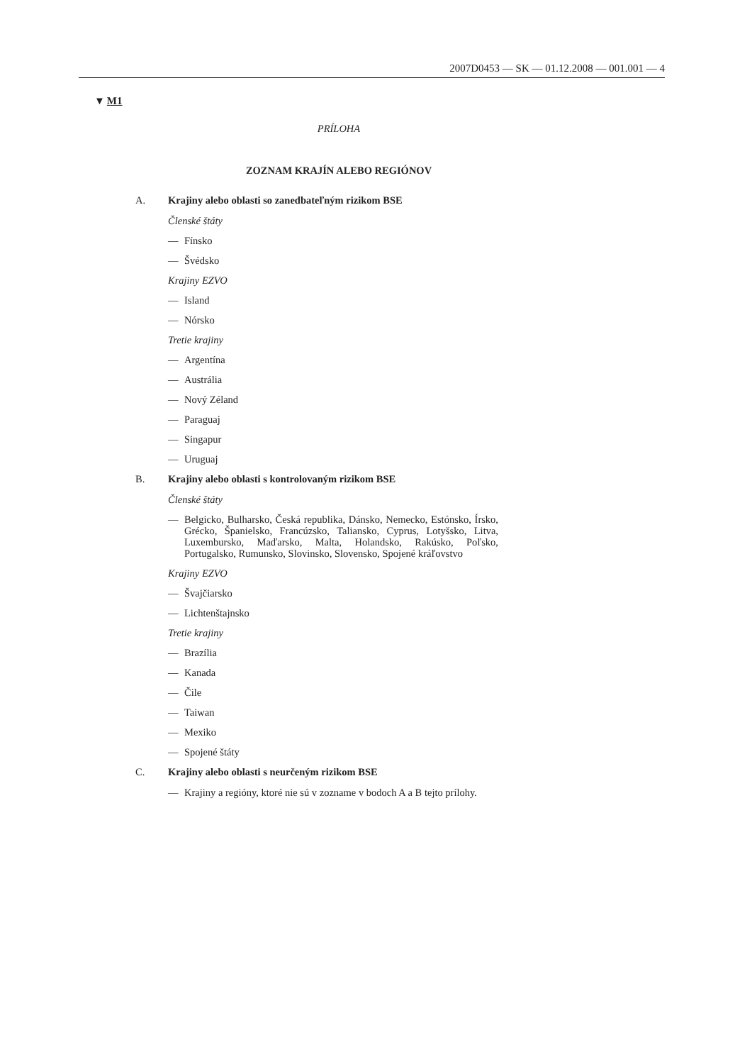2007D0453 — SK — 01.12.2008 — 001.001 — 4
▼ M1
PRÍLOHA
ZOZNAM KRAJÍN ALEBO REGIÓNOV
A. Krajiny alebo oblasti so zanedbateľným rizikom BSE
Členské štáty
— Fínsko
— Švédsko
Krajiny EZVO
— Island
— Nórsko
Tretie krajiny
— Argentína
— Austrália
— Nový Zéland
— Paraguaj
— Singapur
— Uruguaj
B. Krajiny alebo oblasti s kontrolovaným rizikom BSE
Členské štáty
— Belgicko, Bulharsko, Česká republika, Dánsko, Nemecko, Estónsko, Írsko, Grécko, Španielsko, Francúzsko, Taliansko, Cyprus, Lotyšsko, Litva, Luxembursko, Maďarsko, Malta, Holandsko, Rakúsko, Poľsko, Portugalsko, Rumunsko, Slovinsko, Slovensko, Spojené kráľovstvo
Krajiny EZVO
— Švajčiarsko
— Lichtenštajnsko
Tretie krajiny
— Brazília
— Kanada
— Čile
— Taiwan
— Mexiko
— Spojené štáty
C. Krajiny alebo oblasti s neurčeným rizikom BSE
— Krajiny a regióny, ktoré nie sú v zozname v bodoch A a B tejto prílohy.